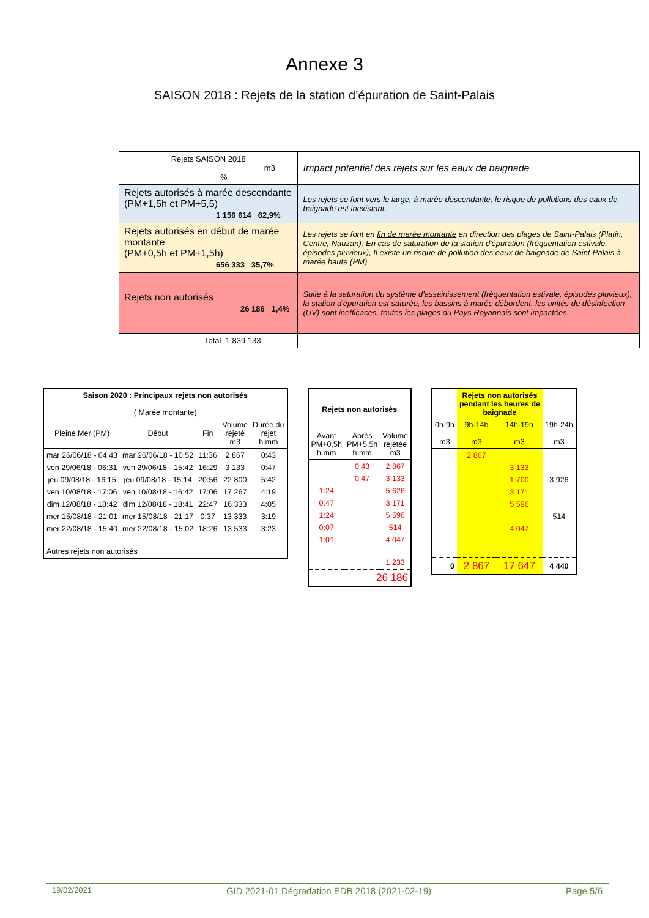Annexe 3
SAISON 2018 : Rejets de la station d’épuration de Saint-Palais
| Rejets SAISON 2018 m3 % | Impact potentiel des rejets sur les eaux de baignade |
| Rejets autorisés à marée descendante (PM+1,5h et PM+5,5) 1 156 614 62,9% | Les rejets se font vers le large, à marée descendante, le risque de pollutions des eaux de baignade est inexistant. |
| Rejets autorisés en début de marée montante (PM+0,5h et PM+1,5h) 656 333 35,7% | Les rejets se font en fin de marée montante en direction des plages de Saint-Palais (Platin, Centre, Nauzan). En cas de saturation de la station d'épuration (fréquentation estivale, épisodes pluvieux), Il existe un risque de pollution des eaux de baignade de Saint-Palais à marée haute (PM). |
| Rejets non autorisés 26 186 1,4% | Suite à la saturation du système d'assainissement (fréquentation estivale, épisodes pluvieux), la station d'épuration est saturée, les bassins à marée débordent, les unités de désinfection (UV) sont inefficaces, toutes les plages du Pays Royannais sont impactées. |
| Total 1 839 133 | |
| Saison 2020 : Principaux rejets non autorisés ( Marée montante) | | | | |
| --- | --- | --- | --- | --- |
| Pleine Mer (PM) | Début | Fin | Volume rejeté m3 | Durée du rejet h:mm |
| mar 26/06/18 - 04:43 | mar 26/06/18 - 10:52 | 11:36 | 2 867 | 0:43 |
| ven 29/06/18 - 06:31 | ven 29/06/18 - 15:42 | 16:29 | 3 133 | 0:47 |
| jeu 09/08/18 - 16:15 | jeu 09/08/18 - 15:14 | 20:56 | 22 800 | 5:42 |
| ven 10/08/18 - 17:06 | ven 10/08/18 - 16:42 | 17:06 | 17 267 | 4:19 |
| dim 12/08/18 - 18:42 | dim 12/08/18 - 18:41 | 22:47 | 16 333 | 4:05 |
| mer 15/08/18 - 21:01 | mer 15/08/18 - 21:17 | 0:37 | 13 333 | 3:19 |
| mer 22/08/18 - 15:40 | mer 22/08/18 - 15:02 | 18:26 | 13 533 | 3:23 |
| Autres rejets non autorisés | | | | |
| Rejets non autorisés | | |
| --- | --- | --- |
| Avant PM+0,5h h:mm | Après PM+5,5h h:mm | Volume rejetée m3 |
| | 0:43 | 2 867 |
| | 0:47 | 3 133 |
| 1:24 | | 5 626 |
| 0:47 | | 3 171 |
| 1:24 | | 5 596 |
| 0:07 | | 514 |
| 1:01 | | 4 047 |
| | | 1 233 |
| 26 186 | | |
| | Rejets non autorisés pendant les heures de baignade | | |
| --- | --- | --- | --- |
| 0h-9h m3 | 9h-14h m3 | 14h-19h m3 | 19h-24h m3 |
| | 2 867 | | |
| | | 3 133 | |
| | | 1 700 | 3 926 |
| | | 3 171 | |
| | | 5 596 | |
| | | | 514 |
| | | 4 047 | |
| 0 | 2 867 | 17 647 | 4 440 |
19/02/2021 GID 2021-01 Dégradation EDB 2018 (2021-02-19) Page 5/6